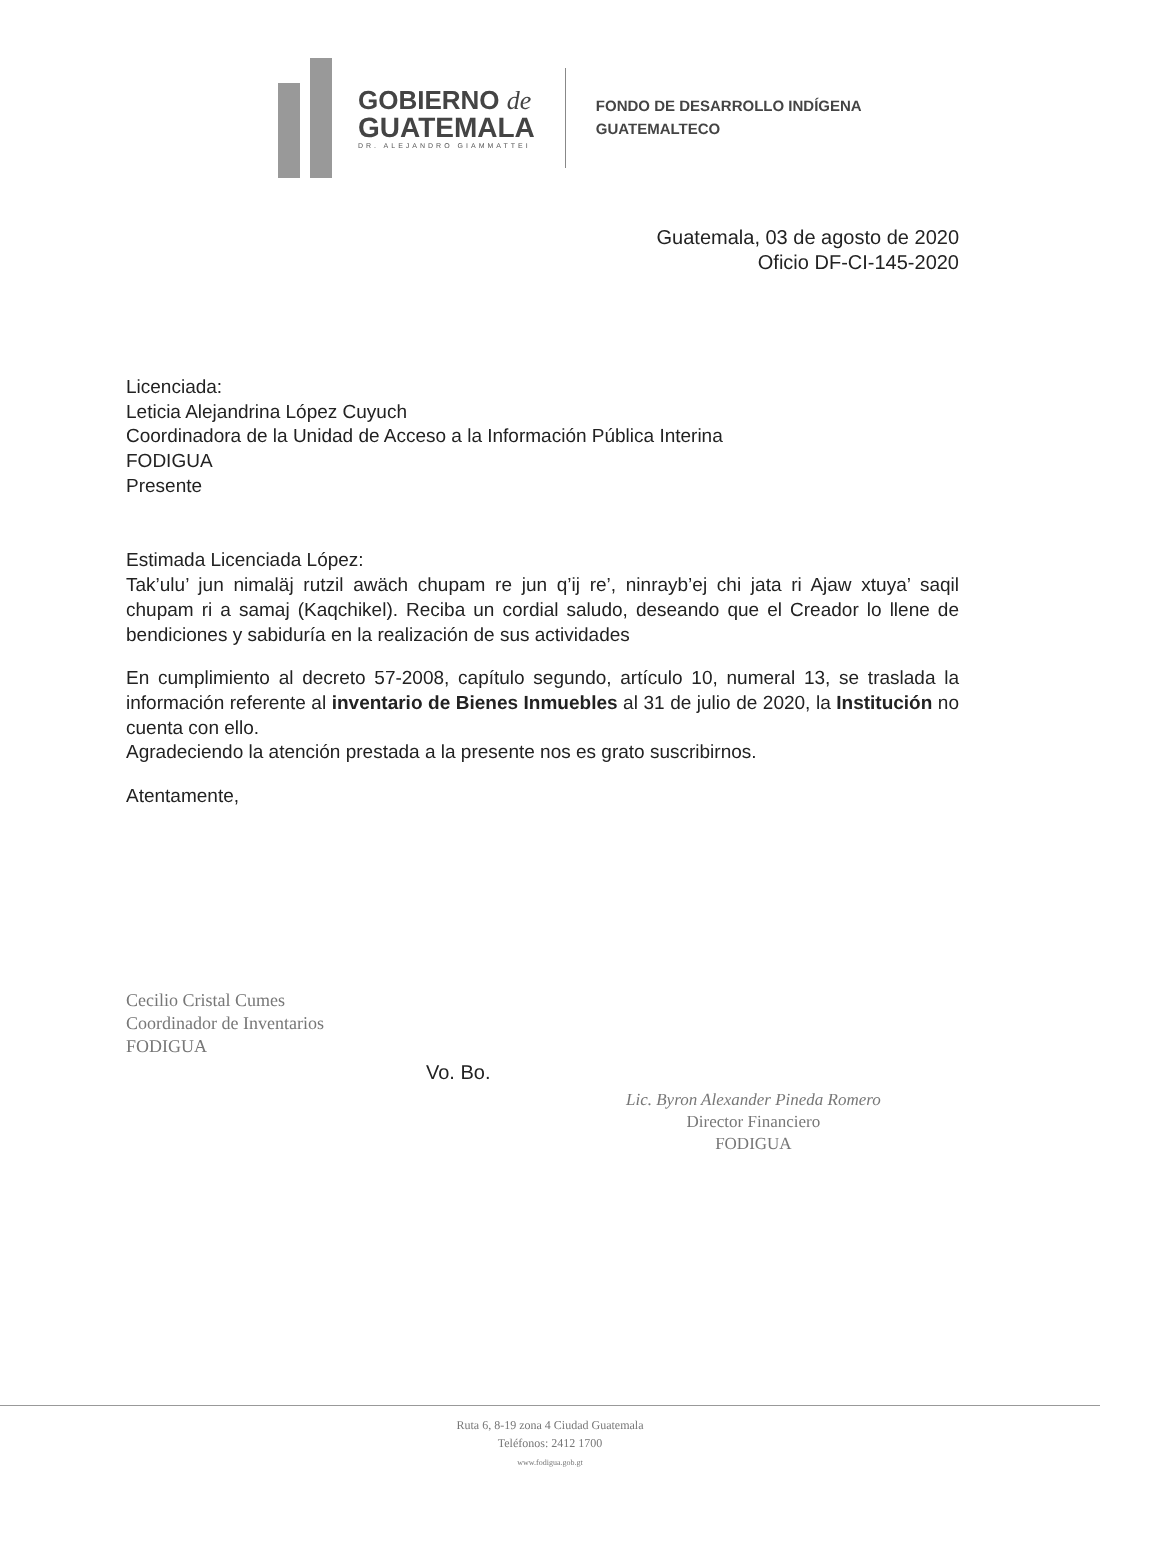GOBIERNO de
GUATEMALA
DR. ALEJANDRO GIAMMATTEI
FONDO DE DESARROLLO INDÍGENA
GUATEMALTECO
Guatemala, 03 de agosto de 2020
Oficio DF-CI-145-2020
Licenciada:
Leticia Alejandrina López Cuyuch
Coordinadora de la Unidad de Acceso a la Información Pública Interina
FODIGUA
Presente
Estimada Licenciada López:
Tak’ulu’ jun nimaläj rutzil awäch chupam re jun q’ij re’, ninrayb’ej chi jata ri Ajaw xtuya’ saqil chupam ri a samaj (Kaqchikel). Reciba un cordial saludo, deseando que el Creador lo llene de bendiciones y sabiduría en la realización de sus actividades
En cumplimiento al decreto 57-2008, capítulo segundo, artículo 10, numeral 13, se traslada la información referente al inventario de Bienes Inmuebles al 31 de julio de 2020, la Institución no cuenta con ello.
Agradeciendo la atención prestada a la presente nos es grato suscribirnos.
Atentamente,
Cecilio Cristal Cumes
Coordinador de Inventarios
FODIGUA
Vo. Bo.
Lic. Byron Alexander Pineda Romero
Director Financiero
FODIGUA
Ruta 6, 8-19 zona 4 Ciudad Guatemala
Teléfonos: 2412 1700
www.fodigua.gob.gt